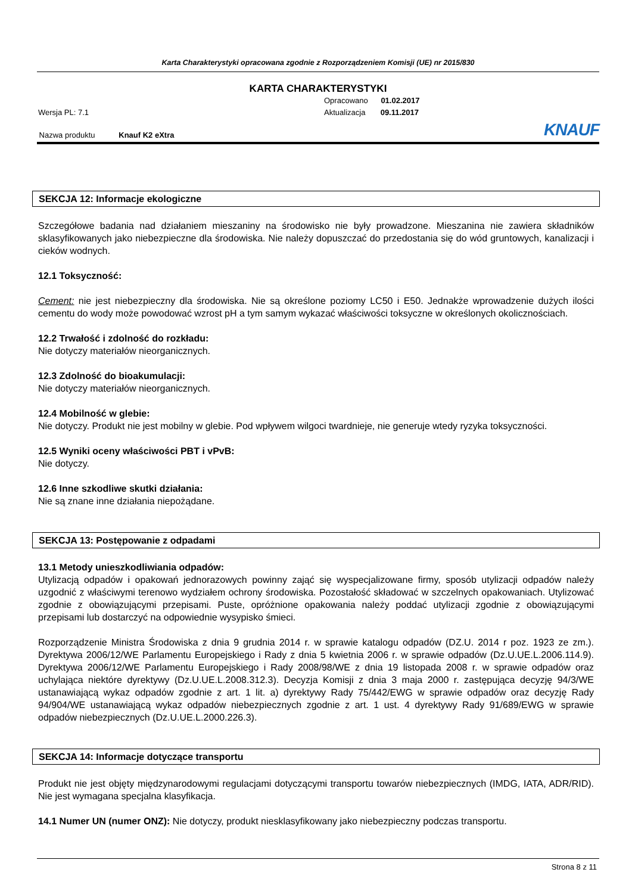Karta Charakterystyki opracowana zgodnie z Rozporządzeniem Komisji (UE) nr 2015/830
KARTA CHARAKTERYSTYKI
Opracowano 01.02.2017
Aktualizacja 09.11.2017
Wersja PL: 7.1
Nazwa produktu Knauf K2 eXtra
KNAUF
SEKCJA 12: Informacje ekologiczne
Szczegółowe badania nad działaniem mieszaniny na środowisko nie były prowadzone. Mieszanina nie zawiera składników sklasyfikowanych jako niebezpieczne dla środowiska. Nie należy dopuszczać do przedostania się do wód gruntowych, kanalizacji i cieków wodnych.
12.1 Toksyczność:
Cement: nie jest niebezpieczny dla środowiska. Nie są określone poziomy LC50 i E50. Jednakże wprowadzenie dużych ilości cementu do wody może powodować wzrost pH a tym samym wykazać właściwości toksyczne w określonych okolicznościach.
12.2 Trwałość i zdolność do rozkładu:
Nie dotyczy materiałów nieorganicznych.
12.3 Zdolność do bioakumulacji:
Nie dotyczy materiałów nieorganicznych.
12.4 Mobilność w glebie:
Nie dotyczy. Produkt nie jest mobilny w glebie. Pod wpływem wilgoci twardnieje, nie generuje wtedy ryzyka toksyczności.
12.5 Wyniki oceny właściwości PBT i vPvB:
Nie dotyczy.
12.6 Inne szkodliwe skutki działania:
Nie są znane inne działania niepożądane.
SEKCJA 13: Postępowanie z odpadami
13.1 Metody unieszkodliwiania odpadów:
Utylizacją odpadów i opakowań jednorazowych powinny zająć się wyspecjalizowane firmy, sposób utylizacji odpadów należy uzgodnić z właściwymi terenowo wydziałem ochrony środowiska. Pozostałość składować w szczelnych opakowaniach. Utylizować zgodnie z obowiązującymi przepisami. Puste, opróżnione opakowania należy poddać utylizacji zgodnie z obowiązującymi przepisami lub dostarczyć na odpowiednie wysypisko śmieci.
Rozporządzenie Ministra Środowiska z dnia 9 grudnia 2014 r. w sprawie katalogu odpadów (DZ.U. 2014 r poz. 1923 ze zm.). Dyrektywa 2006/12/WE Parlamentu Europejskiego i Rady z dnia 5 kwietnia 2006 r. w sprawie odpadów (Dz.U.UE.L.2006.114.9). Dyrektywa 2006/12/WE Parlamentu Europejskiego i Rady 2008/98/WE z dnia 19 listopada 2008 r. w sprawie odpadów oraz uchylająca niektóre dyrektywy (Dz.U.UE.L.2008.312.3). Decyzja Komisji z dnia 3 maja 2000 r. zastępująca decyzję 94/3/WE ustanawiającą wykaz odpadów zgodnie z art. 1 lit. a) dyrektywy Rady 75/442/EWG w sprawie odpadów oraz decyzję Rady 94/904/WE ustanawiającą wykaz odpadów niebezpiecznych zgodnie z art. 1 ust. 4 dyrektywy Rady 91/689/EWG w sprawie odpadów niebezpiecznych (Dz.U.UE.L.2000.226.3).
SEKCJA 14: Informacje dotyczące transportu
Produkt nie jest objęty międzynarodowymi regulacjami dotyczącymi transportu towarów niebezpiecznych (IMDG, IATA, ADR/RID). Nie jest wymagana specjalna klasyfikacja.
14.1 Numer UN (numer ONZ): Nie dotyczy, produkt niesklasyfikowany jako niebezpieczny podczas transportu.
Strona 8 z 11